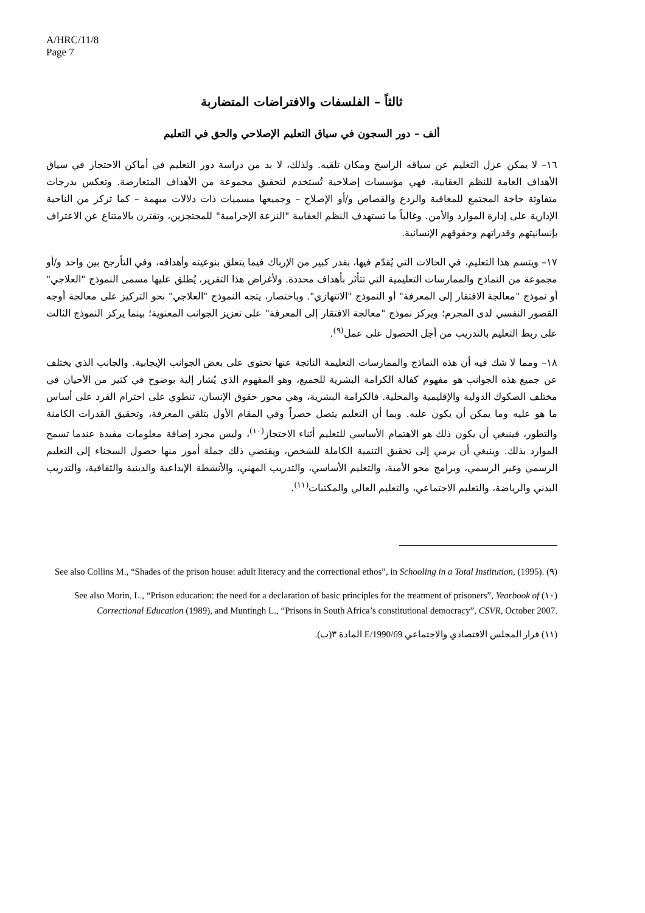A/HRC/11/8
Page 7
ثالثاً – الفلسفات والافتراضات المتضاربة
ألف – دور السجون في سياق التعليم الإصلاحي والحق في التعليم
١٦– لا يمكن عزل التعليم عن سياقه الراسخ ومكان تلقيه. ولذلك، لا بد من دراسة دور التعليم في أماكن الاحتجاز في سياق الأهداف العامة للنظم العقابية، فهي مؤسسات إصلاحية تُستخدم لتحقيق مجموعة من الأهداف المتعارضة. وتعكس بدرجات متفاوتة حاجة المجتمع للمعاقبة والردع والقصاص و/أو الإصلاح – وجميعها مسميات ذات دلالات مبهمة – كما تركز من الناحية الإدارية على إدارة الموارد والأمن. وغالباً ما تستهدف النظم العقابية "النزعة الإجرامية" للمحتجزين، وتقترن بالامتناع عن الاعتراف بإنسانيتهم وقدراتهم وحقوقهم الإنسانية.
١٧– ويتسم هذا التعليم، في الحالات التي يُقدّم فيها، بقدر كبير من الإرباك فيما يتعلق بنوعيته وأهدافه، وفي التأرجح بين واحد و/أو مجموعة من النماذج والممارسات التعليمية التي تتأثر بأهداف محددة. ولأغراض هذا التقرير، يُطلق عليها مسمى النموذج "العلاجي" أو نموذج "معالجة الافتقار إلى المعرفة" أو النموذج "الانتهازي". وباختصار، يتجه النموذج "العلاجي" نحو التركيز على معالجة أوجه القصور النفسي لدى المجرم؛ ويركز نموذج "معالجة الافتقار إلى المعرفة" على تعزيز الجوانب المعنوية؛ بينما يركز النموذج الثالث على ربط التعليم بالتدريب من أجل الحصول على عمل<sup>(٩)</sup>.
١٨– ومما لا شك فيه أن هذه النماذج والممارسات التعليمة الناتجة عنها تحتوي على بعض الجوانب الإيجابية. والجانب الذي يختلف عن جميع هذه الجوانب هو مفهوم كفالة الكرامة البشرية للجميع، وهو المفهوم الذي يُشار إلية بوضوح في كثير من الأحيان في مختلف الصكوك الدولية والإقليمية والمحلية. فالكرامة البشرية، وهي محور حقوق الإنسان، تنطوي على احترام الفرد على أساس ما هو عليه وما يمكن أن يكون عليه. وبما أن التعليم يتصل حصراً وفي المقام الأول بتلقي المعرفة، وتحقيق القدرات الكامنة والتطور، فينبغي أن يكون ذلك هو الاهتمام الأساسي للتعليم أثناء الاحتجاز<sup>(١٠)</sup>، وليس مجرد إضافة معلومات مفيدة عندما تسمح الموارد بذلك. وينبغي أن يرمي إلى تحقيق التنمية الكاملة للشخص، ويقتضي ذلك جملة أمور منها حصول السجناء إلى التعليم الرسمي وغير الرسمي، وبرامج محو الأمية، والتعليم الأساسي، والتدريب المهني، والأنشطة الإبداعية والدينية والثقافية، والتدريب البدني والرياضة، والتعليم الاجتماعي، والتعليم العالي والمكتبات<sup>(١١)</sup>.
(٩) See also Collins M., “Shades of the prison house: adult literacy and the correctional ethos”, in Schooling in a Total Institution, (1995).
(١٠) See also Morin, L., “Prison education: the need for a declaration of basic principles for the treatment of prisoners”, Yearbook of Correctional Education (1989), and Muntingh L., “Prisons in South Africa’s constitutional democracy”, CSVR, October 2007.
(١١) قرار المجلس الاقتصادي والاجتماعي E/1990/69 المادة ٣(ب).